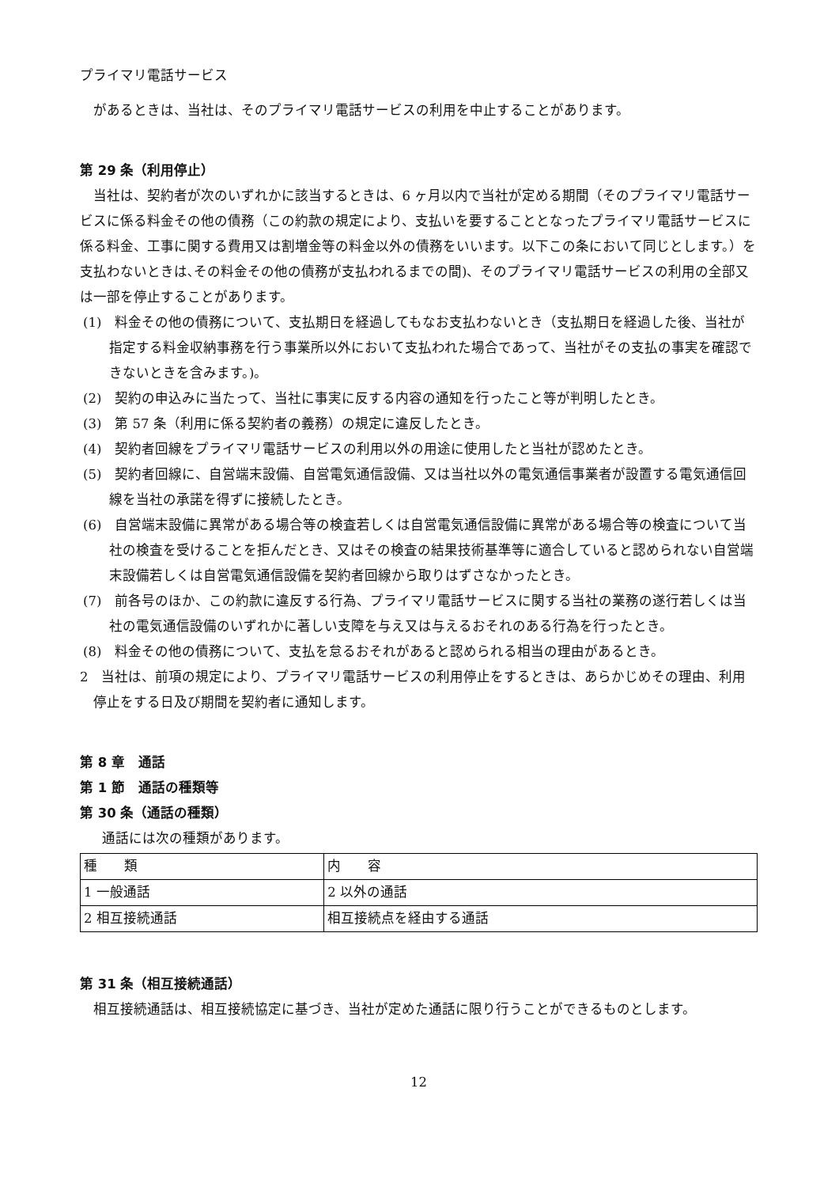プライマリ電話サービス
があるときは、当社は、そのプライマリ電話サービスの利用を中止することがあります。
第 29 条（利用停止）
当社は、契約者が次のいずれかに該当するときは、6 ヶ月以内で当社が定める期間（そのプライマリ電話サービスに係る料金その他の債務（この約款の規定により、支払いを要することとなったプライマリ電話サービスに係る料金、工事に関する費用又は割増金等の料金以外の債務をいいます。以下この条において同じとします。）を支払わないときは､その料金その他の債務が支払われるまでの間)、そのプライマリ電話サービスの利用の全部又は一部を停止することがあります。
(1)　料金その他の債務について、支払期日を経過してもなお支払わないとき（支払期日を経過した後、当社が指定する料金収納事務を行う事業所以外において支払われた場合であって、当社がその支払の事実を確認できないときを含みます。)。
(2)　契約の申込みに当たって、当社に事実に反する内容の通知を行ったこと等が判明したとき。
(3)　第 57 条（利用に係る契約者の義務）の規定に違反したとき。
(4)　契約者回線をプライマリ電話サービスの利用以外の用途に使用したと当社が認めたとき。
(5)　契約者回線に、自営端末設備、自営電気通信設備、又は当社以外の電気通信事業者が設置する電気通信回線を当社の承諾を得ずに接続したとき。
(6)　自営端末設備に異常がある場合等の検査若しくは自営電気通信設備に異常がある場合等の検査について当社の検査を受けることを拒んだとき、又はその検査の結果技術基準等に適合していると認められない自営端末設備若しくは自営電気通信設備を契約者回線から取りはずさなかったとき。
(7)　前各号のほか、この約款に違反する行為、プライマリ電話サービスに関する当社の業務の遂行若しくは当社の電気通信設備のいずれかに著しい支障を与え又は与えるおそれのある行為を行ったとき。
(8)　料金その他の債務について、支払を怠るおそれがあると認められる相当の理由があるとき。
2　当社は、前項の規定により、プライマリ電話サービスの利用停止をするときは、あらかじめその理由、利用停止をする日及び期間を契約者に通知します。
第 8 章　通話
第 1 節　通話の種類等
第 30 条（通話の種類）
通話には次の種類があります。
| 種 類 | 内 容 |
| 1 一般通話 | 2 以外の通話 |
| 2 相互接続通話 | 相互接続点を経由する通話 |
第 31 条（相互接続通話）
相互接続通話は、相互接続協定に基づき、当社が定めた通話に限り行うことができるものとします。
12